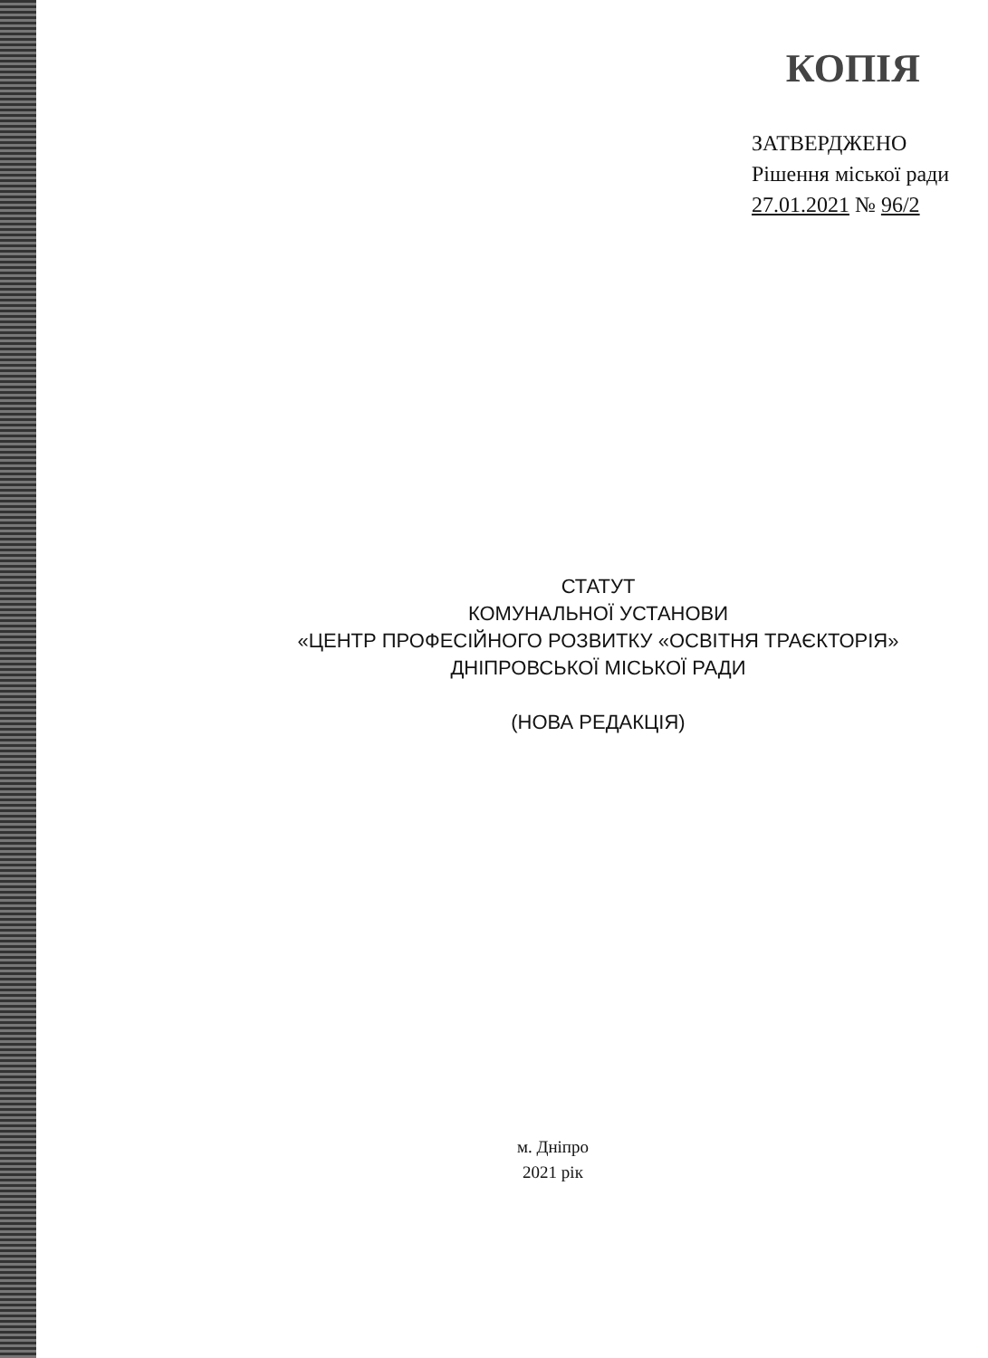КОПІЯ
ЗАТВЕРДЖЕНО
Рішення міської ради
27.01.2021 № 96/2
СТАТУТ
КОМУНАЛЬНОЇ УСТАНОВИ
«ЦЕНТР ПРОФЕСІЙНОГО РОЗВИТКУ «ОСВІТНЯ ТРАЄКТОРІЯ»
ДНІПРОВСЬКОЇ МІСЬКОЇ РАДИ
(НОВА РЕДАКЦІЯ)
м. Дніпро
2021 рік